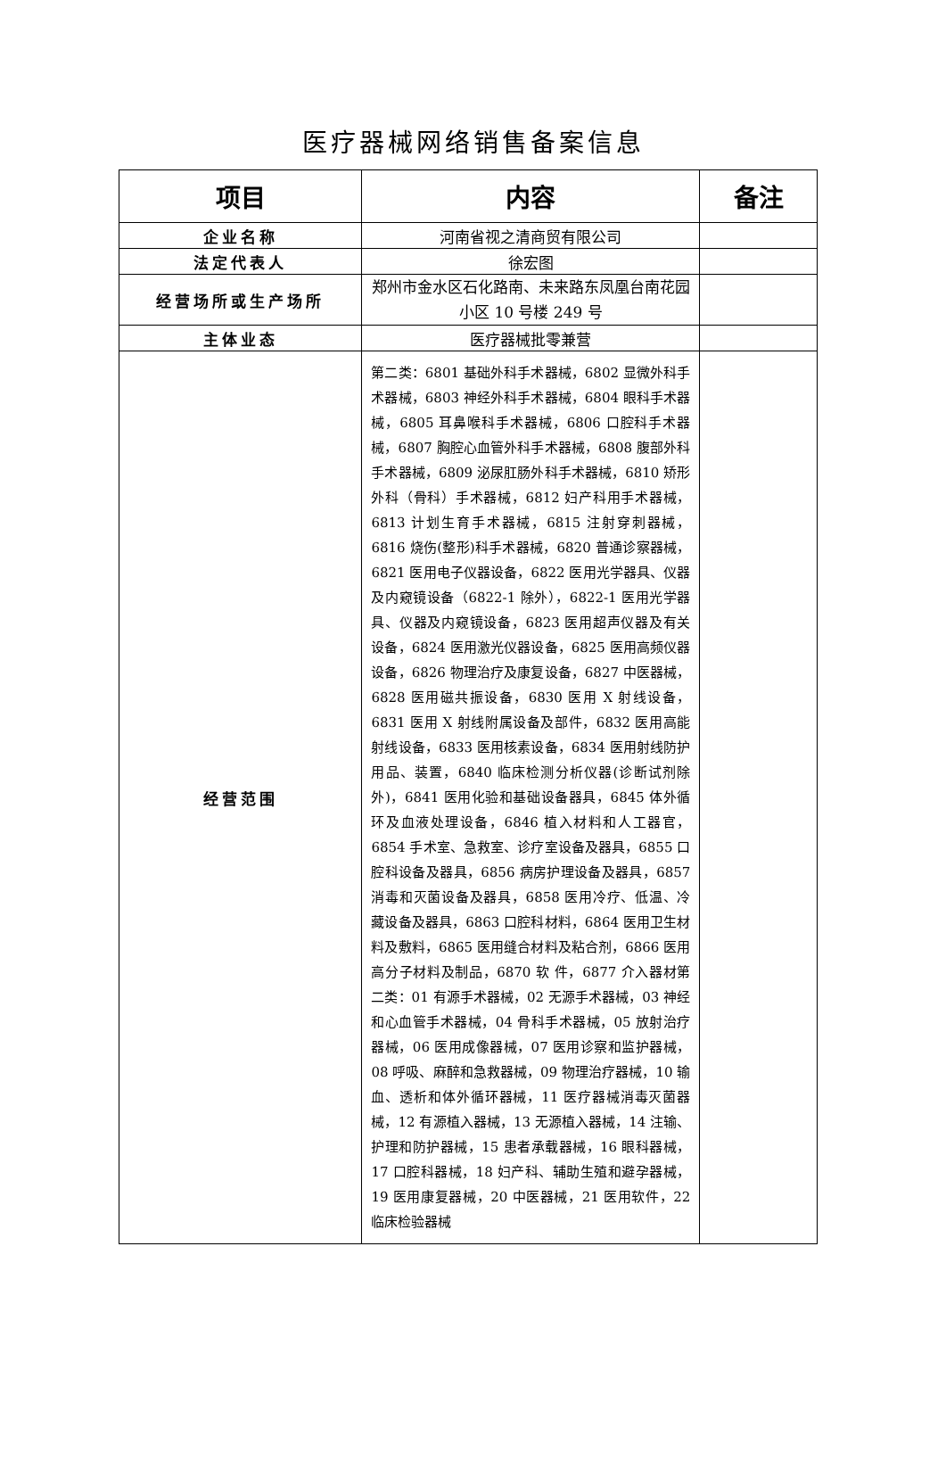医疗器械网络销售备案信息
| 项目 | 内容 | 备注 |
| --- | --- | --- |
| 企业名称 | 河南省视之清商贸有限公司 | |
| 法定代表人 | 徐宏图 | |
| 经营场所或生产场所 | 郑州市金水区石化路南、未来路东凤凰台南花园小区 10 号楼 249 号 | |
| 主体业态 | 医疗器械批零兼营 | |
| 经营范围 | 第二类：6801 基础外科手术器械，6802 显微外科手术器械，6803 神经外科手术器械，6804 眼科手术器械，6805 耳鼻喉科手术器械，6806 口腔科手术器械，6807 胸腔心血管外科手术器械，6808 腹部外科手术器械，6809 泌尿肛肠外科手术器械，6810 矫形外科（骨科）手术器械，6812 妇产科用手术器械，6813 计划生育手术器械，6815 注射穿刺器械，6816 烧伤(整形)科手术器械，6820 普通诊察器械，6821 医用电子仪器设备，6822 医用光学器具、仪器及内窥镜设备（6822-1 除外），6822-1 医用光学器具、仪器及内窥镜设备，6823 医用超声仪器及有关设备，6824 医用激光仪器设备，6825 医用高频仪器设备，6826 物理治疗及康复设备，6827 中医器械，6828 医用磁共振设备，6830 医用 X 射线设备，6831 医用 X 射线附属设备及部件，6832 医用高能射线设备，6833 医用核素设备，6834 医用射线防护用品、装置，6840 临床检测分析仪器(诊断试剂除外)，6841 医用化验和基础设备器具，6845 体外循环及血液处理设备，6846 植入材料和人工器官，6854 手术室、急救室、诊疗室设备及器具，6855 口腔科设备及器具，6856 病房护理设备及器具，6857 消毒和灭菌设备及器具，6858 医用冷疗、低温、冷藏设备及器具，6863 口腔科材料，6864 医用卫生材料及敷料，6865 医用缝合材料及粘合剂，6866 医用高分子材料及制品，6870 软 件，6877 介入器材第二类：01 有源手术器械，02 无源手术器械，03 神经和心血管手术器械，04 骨科手术器械，05 放射治疗器械，06 医用成像器械，07 医用诊察和监护器械，08 呼吸、麻醉和急救器械，09 物理治疗器械，10 输血、透析和体外循环器械，11 医疗器械消毒灭菌器械，12 有源植入器械，13 无源植入器械，14 注输、护理和防护器械，15 患者承载器械，16 眼科器械，17 口腔科器械，18 妇产科、辅助生殖和避孕器械，19 医用康复器械，20 中医器械，21 医用软件，22 临床检验器械 | |